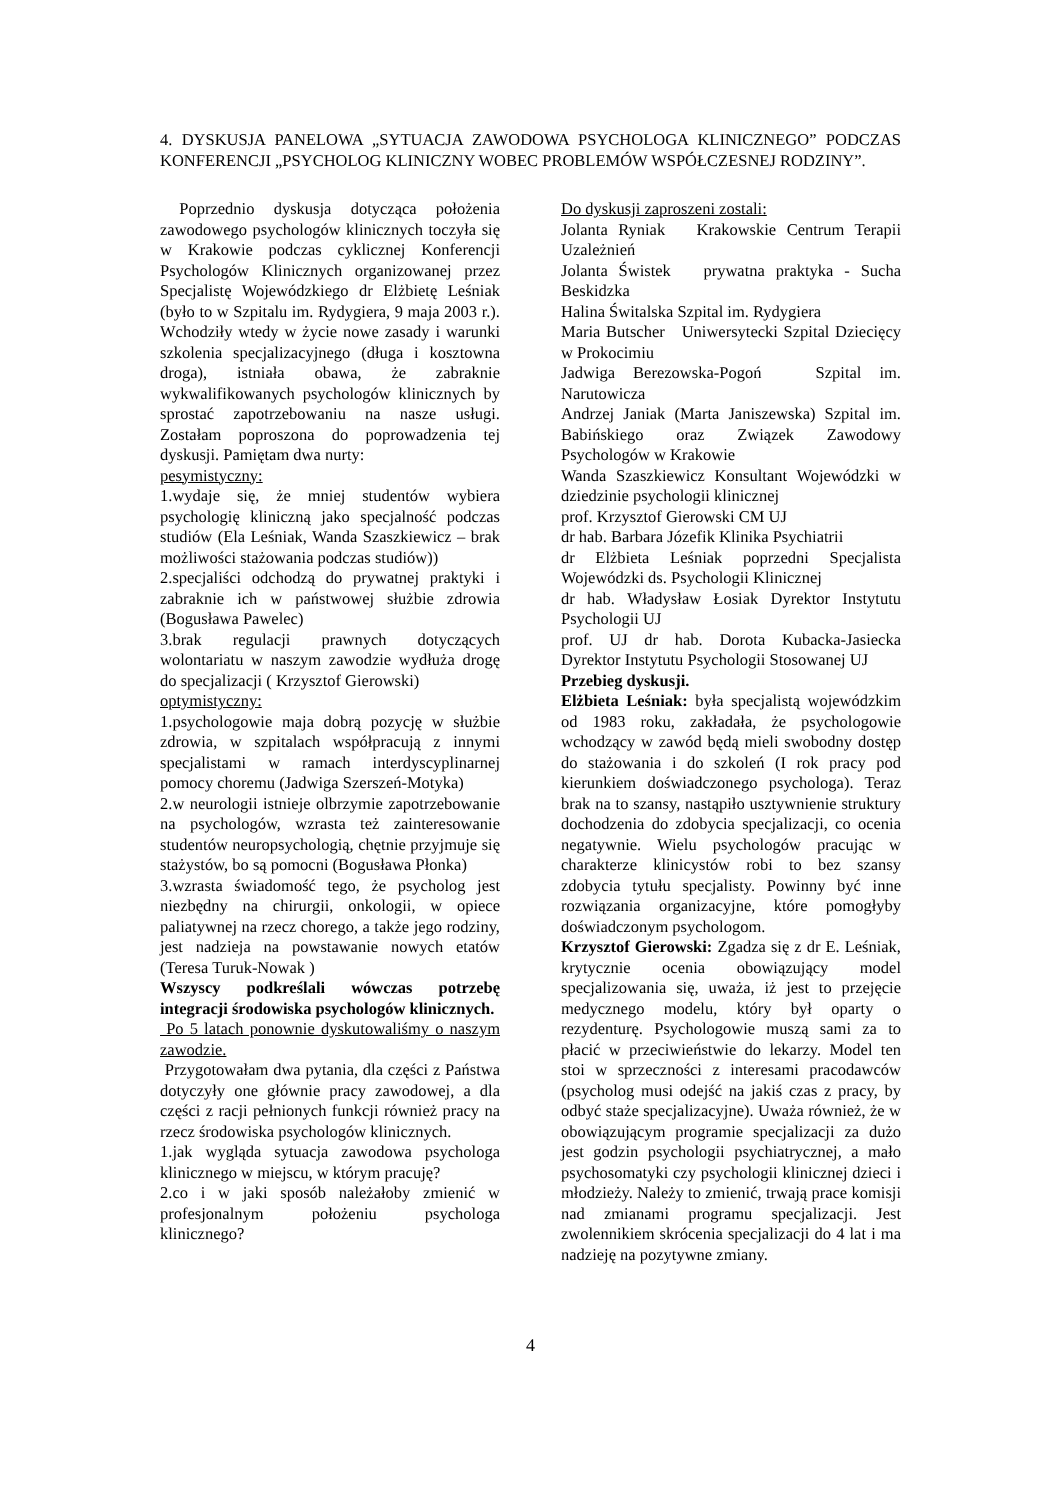4. DYSKUSJA PANELOWA „SYTUACJA ZAWODOWA PSYCHOLOGA KLINICZNEGO” PODCZAS KONFERENCJI „PSYCHOLOG KLINICZNY WOBEC PROBLEMÓW WSPÓŁCZESNEJ RODZINY”.
Poprzednio dyskusja dotycząca położenia zawodowego psychologów klinicznych toczyła się w Krakowie podczas cyklicznej Konferencji Psychologów Klinicznych organizowanej przez Specjalistę Wojewódzkiego dr Elżbietę Leśniak (było to w Szpitalu im. Rydygiera, 9 maja 2003 r.). Wchodziły wtedy w życie nowe zasady i warunki szkolenia specjalizacyjnego (długa i kosztowna droga), istniała obawa, że zabraknie wykwalifikowanych psychologów klinicznych by sprostać zapotrzebowaniu na nasze usługi. Zostałam poproszona do poprowadzenia tej dyskusji. Pamiętam dwa nurty:
pesymistyczny:
1.wydaje się, że mniej studentów wybiera psychologię kliniczną jako specjalność podczas studiów (Ela Leśniak, Wanda Szaszkiewicz – brak możliwości stażowania podczas studiów))
2.specjaliści odchodzą do prywatnej praktyki i zabraknie ich w państwowej służbie zdrowia (Bogusława Pawelec)
3.brak regulacji prawnych dotyczących wolontariatu w naszym zawodzie wydłuża drogę do specjalizacji ( Krzysztof Gierowski)
optymistyczny:
1.psychologowie maja dobrą pozycję w służbie zdrowia, w szpitalach współpracują z innymi specjalistami w ramach interdyscyplinarnej pomocy choremu (Jadwiga Szerszeń-Motyka)
2.w neurologii istnieje olbrzymie zapotrzebowanie na psychologów, wzrasta też zainteresowanie studentów neuropsychologią, chętnie przyjmuje się stażystów, bo są pomocni (Bogusława Płonka)
3.wzrasta świadomość tego, że psycholog jest niezbędny na chirurgii, onkologii, w opiece paliatywnej na rzecz chorego, a także jego rodziny, jest nadzieja na powstawanie nowych etatów (Teresa Turuk-Nowak )
Wszyscy podkreślali wówczas potrzebę integracji środowiska psychologów klinicznych.
Po 5 latach ponownie dyskutowaliśmy o naszym zawodzie.
Przygotowałam dwa pytania, dla części z Państwa dotyczyły one głównie pracy zawodowej, a dla części z racji pełnionych funkcji również pracy na rzecz środowiska psychologów klinicznych.
1.jak wygląda sytuacja zawodowa psychologa klinicznego w miejscu, w którym pracuję?
2.co i w jaki sposób należałoby zmienić w profesjonalnym położeniu psychologa klinicznego?
Do dyskusji zaproszeni zostali:
Jolanta Ryniak Krakowskie Centrum Terapii Uzależnień
Jolanta Świstek prywatna praktyka - Sucha Beskidzka
Halina Świtalska Szpital im. Rydygiera
Maria Butscher Uniwersytecki Szpital Dziecięcy w Prokocimiu
Jadwiga Berezowska-Pogoń Szpital im. Narutowicza
Andrzej Janiak (Marta Janiszewska) Szpital im. Babińskiego oraz Związek Zawodowy Psychologów w Krakowie
Wanda Szaszkiewicz Konsultant Wojewódzki w dziedzinie psychologii klinicznej
prof. Krzysztof Gierowski CM UJ
dr hab. Barbara Józefik Klinika Psychiatrii
dr Elżbieta Leśniak poprzedni Specjalista Wojewódzki ds. Psychologii Klinicznej
dr hab. Władysław Łosiak Dyrektor Instytutu Psychologii UJ
prof. UJ dr hab. Dorota Kubacka-Jasiecka Dyrektor Instytutu Psychologii Stosowanej UJ
Przebieg dyskusji.
Elżbieta Leśniak: była specjalistą wojewódzkim od 1983 roku, zakładała, że psychologowie wchodzący w zawód będą mieli swobodny dostęp do stażowania i do szkoleń (I rok pracy pod kierunkiem doświadczonego psychologa). Teraz brak na to szansy, nastąpiło usztywnienie struktury dochodzenia do zdobycia specjalizacji, co ocenia negatywnie. Wielu psychologów pracując w charakterze klinicystów robi to bez szansy zdobycia tytułu specjalisty. Powinny być inne rozwiązania organizacyjne, które pomogłyby doświadczonym psychologom.
Krzysztof Gierowski: Zgadza się z dr E. Leśniak, krytycznie ocenia obowiązujący model specjalizowania się, uważa, iż jest to przejęcie medycznego modelu, który był oparty o rezydenturę. Psychologowie muszą sami za to płacić w przeciwieństwie do lekarzy. Model ten stoi w sprzeczności z interesami pracodawców (psycholog musi odejść na jakiś czas z pracy, by odbyć staże specjalizacyjne). Uważa również, że w obowiązującym programie specjalizacji za dużo jest godzin psychologii psychiatrycznej, a mało psychosomatyki czy psychologii klinicznej dzieci i młodzieży. Należy to zmienić, trwają prace komisji nad zmianami programu specjalizacji. Jest zwolennikiem skrócenia specjalizacji do 4 lat i ma nadzieję na pozytywne zmiany.
4